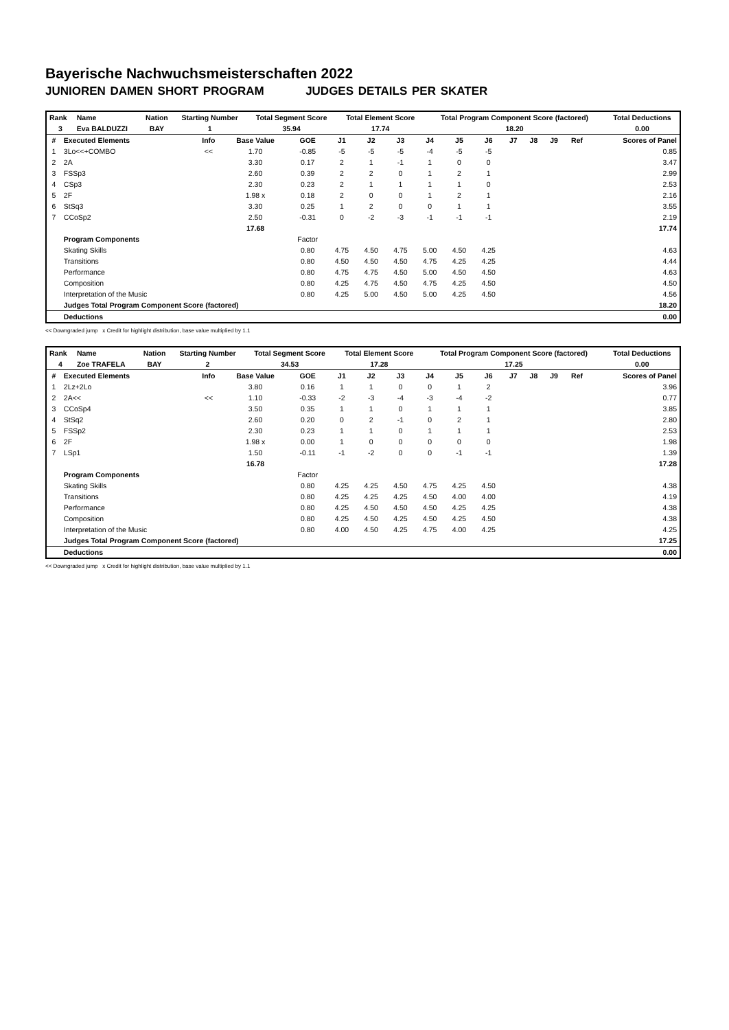Bayerische Nachwuchsmeisterschaften 2022
JUNIOREN DAMEN SHORT PROGRAM JUDGES DETAILS PER SKATER
| Rank | Name | Nation | Starting Number | Total Segment Score | Total Element Score | Total Program Component Score (factored) | Total Deductions |
| --- | --- | --- | --- | --- | --- | --- | --- |
| 3 | Eva BALDUZZI | BAY | 1 | 35.94 | 17.74 | 18.20 | 0.00 |
| # | Executed Elements | Info | Base Value | GOE | J1 | J2 | J3 | J4 | J5 | J6 | J7 | J8 | J9 | Ref | Scores of Panel |
| --- | --- | --- | --- | --- | --- | --- | --- | --- | --- | --- | --- | --- | --- | --- | --- |
| 1 | 3Lo<<+COMBO | << | 1.70 | -0.85 | -5 | -5 | -5 | -4 | -5 | -5 | | | | | 0.85 |
| 2 | 2A | | 3.30 | 0.17 | 2 | 1 | -1 | 1 | 0 | 0 | | | | | 3.47 |
| 3 | FSSp3 | | 2.60 | 0.39 | 2 | 2 | 0 | 1 | 2 | 1 | | | | | 2.99 |
| 4 | CSp3 | | 2.30 | 0.23 | 2 | 1 | 1 | 1 | 1 | 0 | | | | | 2.53 |
| 5 | 2F | | 1.98 x | 0.18 | 2 | 0 | 0 | 1 | 2 | 1 | | | | | 2.16 |
| 6 | StSq3 | | 3.30 | 0.25 | 1 | 2 | 0 | 0 | 1 | 1 | | | | | 3.55 |
| 7 | CCoSp2 | | 2.50 | -0.31 | 0 | -2 | -3 | -1 | -1 | -1 | | | | | 2.19 |
| | | | 17.68 | | | | | | | | | | | | 17.74 |
| | Program Components | | | Factor | | | | | | | | | | | |
| | Skating Skills | | | 0.80 | 4.75 | 4.50 | 4.75 | 5.00 | 4.50 | 4.25 | | | | | 4.63 |
| | Transitions | | | 0.80 | 4.50 | 4.50 | 4.50 | 4.75 | 4.25 | 4.25 | | | | | 4.44 |
| | Performance | | | 0.80 | 4.75 | 4.75 | 4.50 | 5.00 | 4.50 | 4.50 | | | | | 4.63 |
| | Composition | | | 0.80 | 4.25 | 4.75 | 4.50 | 4.75 | 4.25 | 4.50 | | | | | 4.50 |
| | Interpretation of the Music | | | 0.80 | 4.25 | 5.00 | 4.50 | 5.00 | 4.25 | 4.50 | | | | | 4.56 |
| | Judges Total Program Component Score (factored) | | | | | | | | | | | | | | 18.20 |
| | Deductions | | | | | | | | | | | | | | 0.00 |
<< Downgraded jump x Credit for highlight distribution, base value multiplied by 1.1
| Rank | Name | Nation | Starting Number | Total Segment Score | Total Element Score | Total Program Component Score (factored) | Total Deductions |
| --- | --- | --- | --- | --- | --- | --- | --- |
| 4 | Zoe TRAFELA | BAY | 2 | 34.53 | 17.28 | 17.25 | 0.00 |
| # | Executed Elements | Info | Base Value | GOE | J1 | J2 | J3 | J4 | J5 | J6 | J7 | J8 | J9 | Ref | Scores of Panel |
| --- | --- | --- | --- | --- | --- | --- | --- | --- | --- | --- | --- | --- | --- | --- | --- |
| 1 | 2Lz+2Lo | | 3.80 | 0.16 | 1 | 1 | 0 | 0 | 1 | 2 | | | | | 3.96 |
| 2 | 2A<< | << | 1.10 | -0.33 | -2 | -3 | -4 | -3 | -4 | -2 | | | | | 0.77 |
| 3 | CCoSp4 | | 3.50 | 0.35 | 1 | 1 | 0 | 1 | 1 | 1 | | | | | 3.85 |
| 4 | StSq2 | | 2.60 | 0.20 | 0 | 2 | -1 | 0 | 2 | 1 | | | | | 2.80 |
| 5 | FSSp2 | | 2.30 | 0.23 | 1 | 1 | 0 | 1 | 1 | 1 | | | | | 2.53 |
| 6 | 2F | | 1.98 x | 0.00 | 1 | 0 | 0 | 0 | 0 | 0 | | | | | 1.98 |
| 7 | LSp1 | | 1.50 | -0.11 | -1 | -2 | 0 | 0 | -1 | -1 | | | | | 1.39 |
| | | | 16.78 | | | | | | | | | | | | 17.28 |
| | Program Components | | | Factor | | | | | | | | | | | |
| | Skating Skills | | | 0.80 | 4.25 | 4.25 | 4.50 | 4.75 | 4.25 | 4.50 | | | | | 4.38 |
| | Transitions | | | 0.80 | 4.25 | 4.25 | 4.25 | 4.50 | 4.00 | 4.00 | | | | | 4.19 |
| | Performance | | | 0.80 | 4.25 | 4.50 | 4.50 | 4.50 | 4.25 | 4.25 | | | | | 4.38 |
| | Composition | | | 0.80 | 4.25 | 4.50 | 4.25 | 4.50 | 4.25 | 4.50 | | | | | 4.38 |
| | Interpretation of the Music | | | 0.80 | 4.00 | 4.50 | 4.25 | 4.75 | 4.00 | 4.25 | | | | | 4.25 |
| | Judges Total Program Component Score (factored) | | | | | | | | | | | | | | 17.25 |
| | Deductions | | | | | | | | | | | | | | 0.00 |
<< Downgraded jump x Credit for highlight distribution, base value multiplied by 1.1